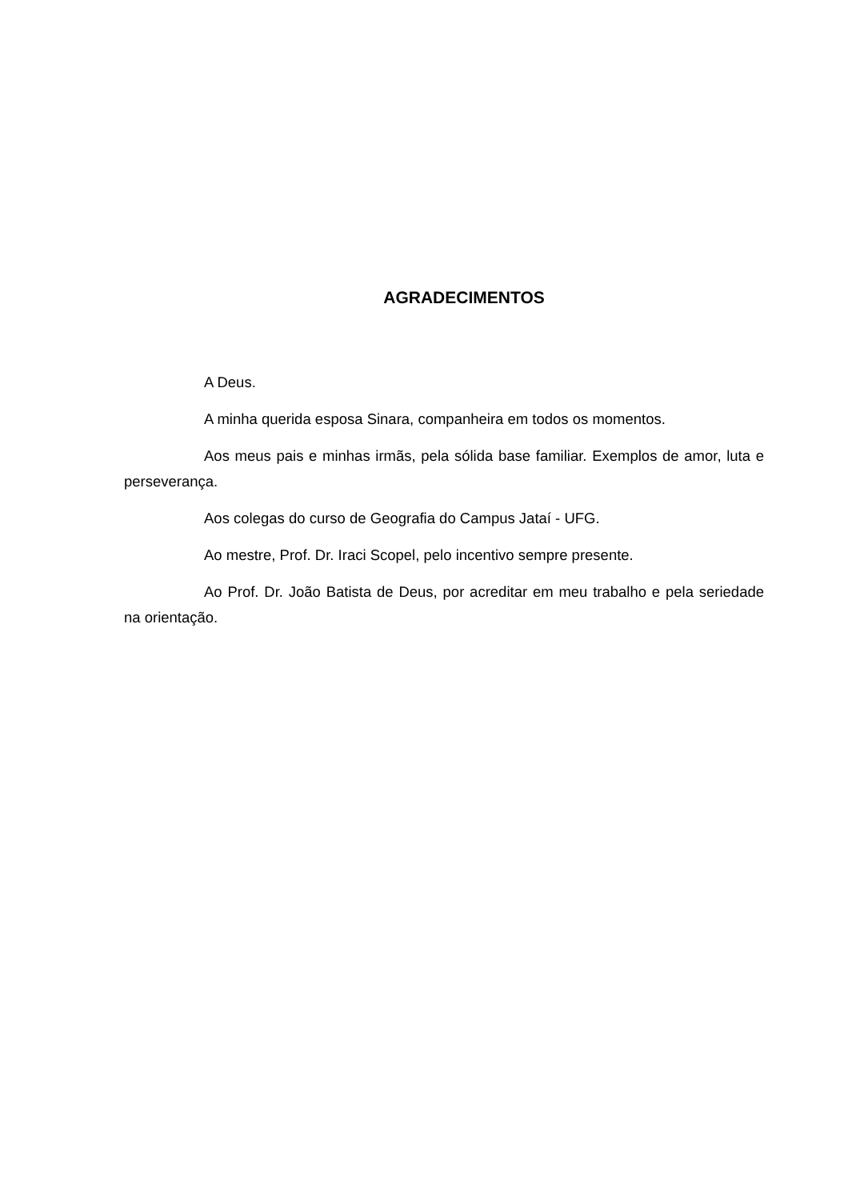AGRADECIMENTOS
A Deus.
A minha querida esposa Sinara, companheira em todos os momentos.
Aos meus pais e minhas irmãs, pela sólida base familiar. Exemplos de amor, luta e perseverança.
Aos colegas do curso de Geografia do Campus Jataí - UFG.
Ao mestre, Prof. Dr. Iraci Scopel, pelo incentivo sempre presente.
Ao Prof. Dr. João Batista de Deus, por acreditar em meu trabalho e pela seriedade na orientação.